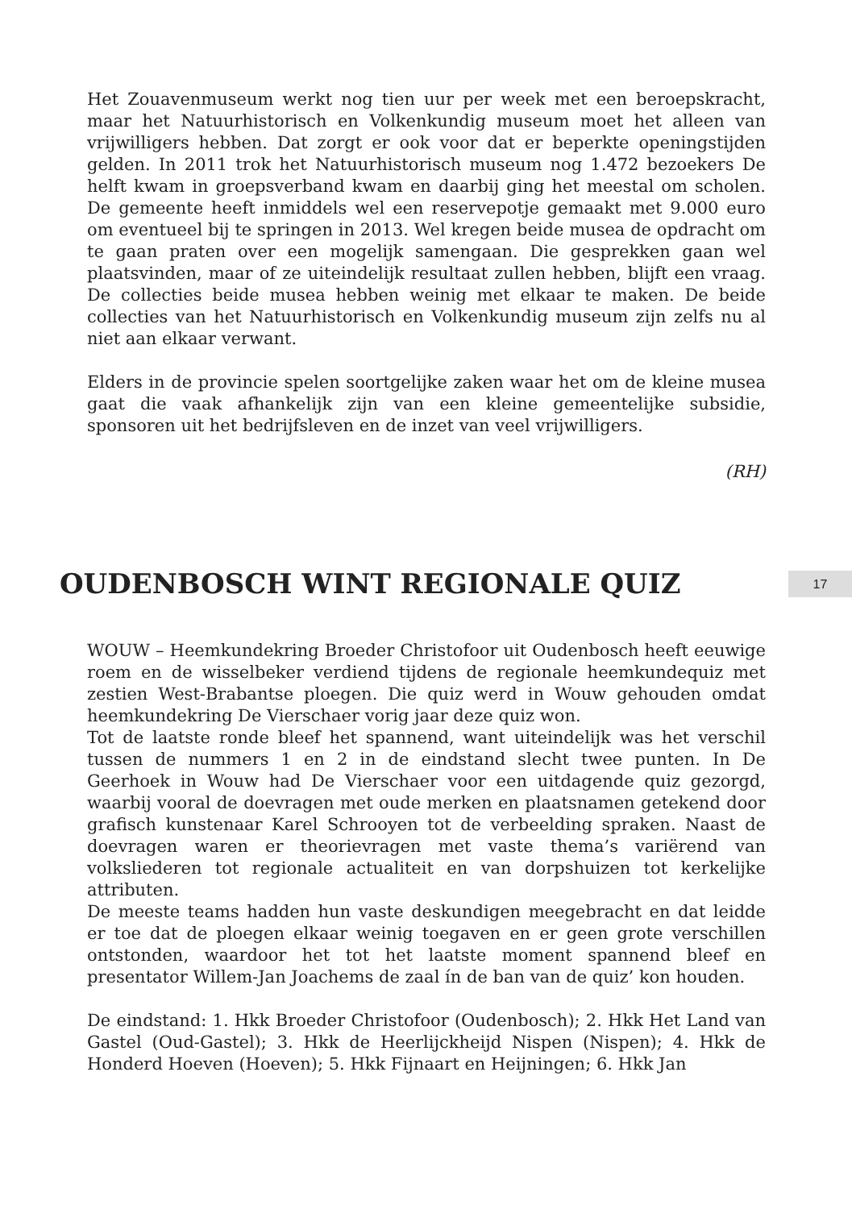Het Zouavenmuseum werkt nog tien uur per week met een beroepskracht, maar het Natuurhistorisch en Volkenkundig museum moet het alleen van vrijwilligers hebben. Dat zorgt er ook voor dat er beperkte openingstijden gelden. In 2011 trok het Natuurhistorisch museum nog 1.472 bezoekers De helft kwam in groepsverband kwam en daarbij ging het meestal om scholen. De gemeente heeft inmiddels wel een reservepotje gemaakt met 9.000 euro om eventueel bij te springen in 2013. Wel kregen beide musea de opdracht om te gaan praten over een mogelijk samengaan. Die gesprekken gaan wel plaatsvinden, maar of ze uiteindelijk resultaat zullen hebben, blijft een vraag. De collecties beide musea hebben weinig met elkaar te maken. De beide collecties van het Natuurhistorisch en Volkenkundig museum zijn zelfs nu al niet aan elkaar verwant.
Elders in de provincie spelen soortgelijke zaken waar het om de kleine musea gaat die vaak afhankelijk zijn van een kleine gemeentelijke subsidie, sponsoren uit het bedrijfsleven en de inzet van veel vrijwilligers.
(RH)
OUDENBOSCH WINT REGIONALE QUIZ
17
WOUW – Heemkundekring Broeder Christofoor uit Oudenbosch heeft eeuwige roem en de wisselbeker verdiend tijdens de regionale heemkundequiz met zestien West-Brabantse ploegen. Die quiz werd in Wouw gehouden omdat heemkundekring De Vierschaer vorig jaar deze quiz won.
Tot de laatste ronde bleef het spannend, want uiteindelijk was het verschil tussen de nummers 1 en 2 in de eindstand slecht twee punten. In De Geerhoek in Wouw had De Vierschaer voor een uitdagende quiz gezorgd, waarbij vooral de doevragen met oude merken en plaatsnamen getekend door grafisch kunstenaar Karel Schrooyen tot de verbeelding spraken. Naast de doevragen waren er theorievragen met vaste thema’s variërend van volksliederen tot regionale actualiteit en van dorpshuizen tot kerkelijke attributen.
De meeste teams hadden hun vaste deskundigen meegebracht en dat leidde er toe dat de ploegen elkaar weinig toegaven en er geen grote verschillen ontstonden, waardoor het tot het laatste moment spannend bleef en presentator Willem-Jan Joachems de zaal ín de ban van de quiz’ kon houden.
De eindstand: 1. Hkk Broeder Christofoor (Oudenbosch); 2. Hkk Het Land van Gastel (Oud-Gastel); 3. Hkk de Heerlijckheijd Nispen (Nispen); 4. Hkk de Honderd Hoeven (Hoeven); 5. Hkk Fijnaart en Heijningen; 6. Hkk Jan